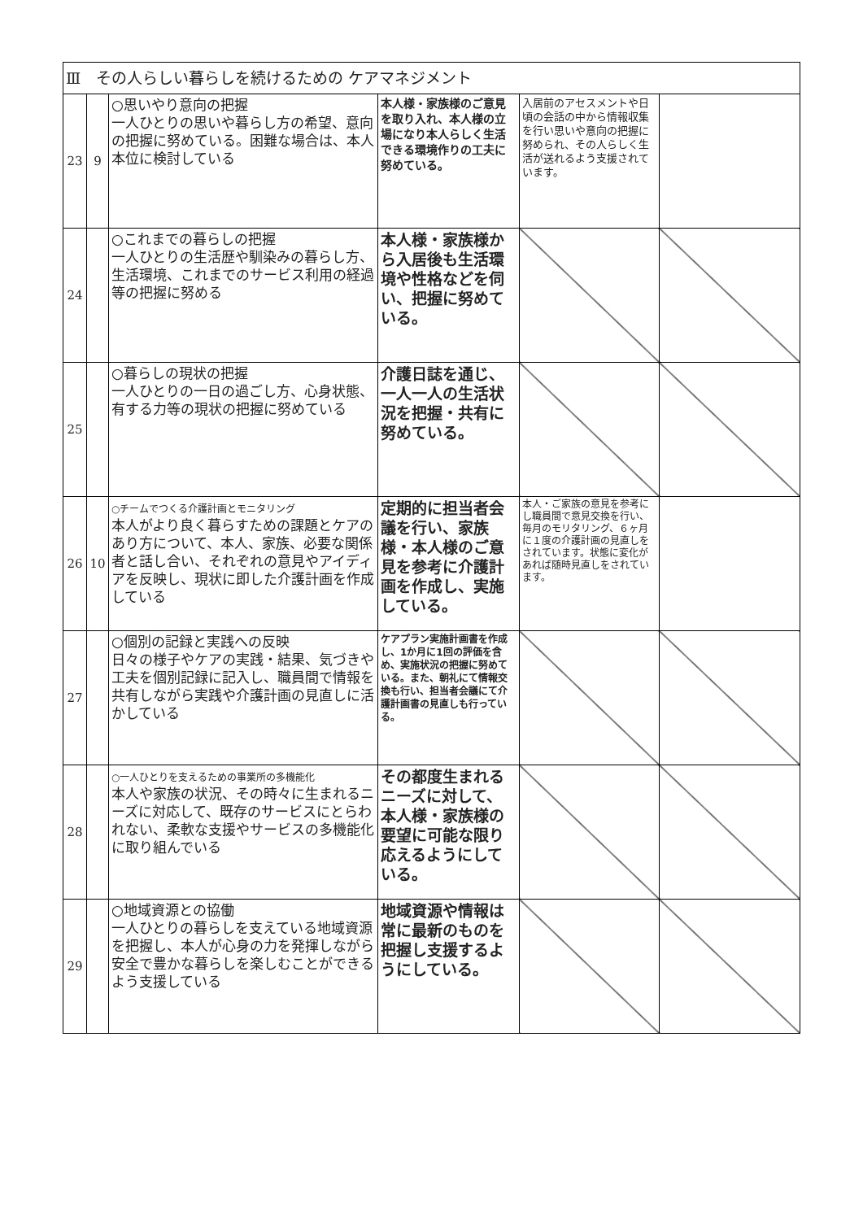| Ⅲ その人らしい暮らしを続けるための ケアマネジメント | | | | | |
| 23 | 9 | ○思いやり意向の把握 一人ひとりの思いや暮らし方の希望、意向の把握に努めている。困難な場合は、本人本位に検討している | 本人様・家族様のご意見を取り入れ、本人様の立場になり本人らしく生活できる環境作りの工夫に努めている。 | 入居前のアセスメントや日頃の会話の中から情報収集を行い思いや意向の把握に努められ、その人らしく生活が送れるよう支援されています。 | |
| 24 | | ○これまでの暮らしの把握 一人ひとりの生活歴や馴染みの暮らし方、生活環境、これまでのサービス利用の経過等の把握に努める | 本人様・家族様から入居後も生活環境や性格などを伺い、把握に努めている。 | | |
| 25 | | ○暮らしの現状の把握 一人ひとりの一日の過ごし方、心身状態、有する力等の現状の把握に努めている | 介護日誌を通じ、一人一人の生活状況を把握・共有に努めている。 | | |
| 26 | 10 | ○チームでつくる介護計画とモニタリング 本人がより良く暮らすための課題とケアのあり方について、本人、家族、必要な関係者と話し合い、それぞれの意見やアイディアを反映し、現状に即した介護計画を作成している | 定期的に担当者会議を行い、家族様・本人様のご意見を参考に介護計画を作成し、実施している。 | 本人・ご家族の意見を参考にし職員間で意見交換を行い、毎月のモリタリング、６ヶ月に１度の介護計画の見直しをされています。状態に変化があれば随時見直しをされています。 | |
| 27 | | ○個別の記録と実践への反映 日々の様子やケアの実践・結果、気づきや工夫を個別記録に記入し、職員間で情報を共有しながら実践や介護計画の見直しに活かしている | ケアプラン実施計画書を作成し、1か月に1回の評価を含め、実施状況の把握に努めている。また、朝礼にて情報交換も行い、担当者会議にて介護計画書の見直しも行っている。 | | |
| 28 | | ○一人ひとりを支えるための事業所の多機能化 本人や家族の状況、その時々に生まれるニーズに対応して、既存のサービスにとらわれない、柔軟な支援やサービスの多機能化に取り組んでいる | その都度生まれるニーズに対して、本人様・家族様の要望に可能な限り応えるようにしている。 | | |
| 29 | | ○地域資源との協働 一人ひとりの暮らしを支えている地域資源を把握し、本人が心身の力を発揮しながら安全で豊かな暮らしを楽しむことができるよう支援している | 地域資源や情報は常に最新のものを把握し支援するようにしている。 | | |